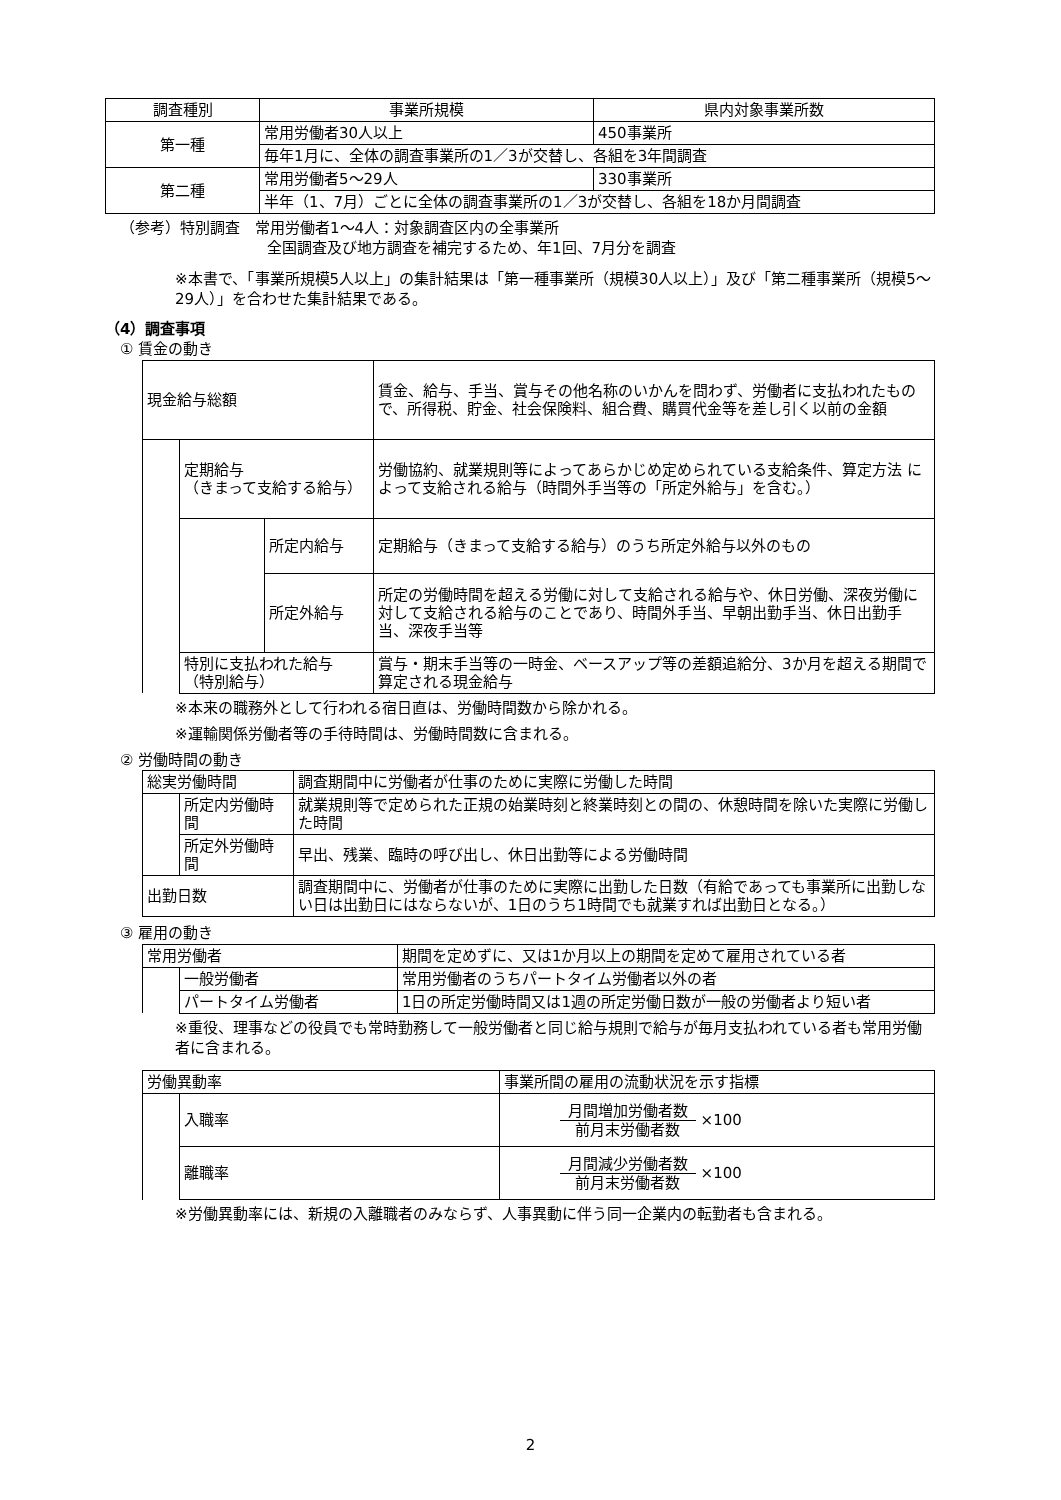| 調査種別 | 事業所規模 | 県内対象事業所数 |
| --- | --- | --- |
| 第一種 | 常用労働者30人以上 | 450事業所 |
| | 毎年1月に、全体の調査事業所の1／3が交替し、各組を3年間調査 | |
| 第二種 | 常用労働者5～29人 | 330事業所 |
| | 半年（1、7月）ごとに全体の調査事業所の1／3が交替し、各組を18か月間調査 | |
（参考）特別調査　常用労働者1～4人：対象調査区内の全事業所
全国調査及び地方調査を補完するため、年1回、7月分を調査
※本書で、「事業所規模5人以上」の集計結果は「第一種事業所（規模30人以上）」及び「第二種事業所（規模5～29人）」を合わせた集計結果である。
（4）調査事項
① 賃金の動き
| 現金給与総額 | | | 賃金、給与、手当、賞与その他名称のいかんを問わず、労働者に支払われたもので、所得税、貯金、社会保険料、組合費、購買代金等を差し引く以前の金額 |
| | 定期給与 （きまって支給する給与） | | 労働協約、就業規則等によってあらかじめ定められている支給条件、算定方法 によって支給される給与（時間外手当等の「所定外給与」を含む。） |
| | | 所定内給与 | 定期給与（きまって支給する給与）のうち所定外給与以外のもの |
| | | 所定外給与 | 所定の労働時間を超える労働に対して支給される給与や、休日労働、深夜労働に対して支給される給与のことであり、時間外手当、早朝出勤手当、休日出勤手当、深夜手当等 |
| | 特別に支払われた給与 （特別給与） | | 賞与・期末手当等の一時金、ベースアップ等の差額追給分、3か月を超える期間で算定される現金給与 |
※本来の職務外として行われる宿日直は、労働時間数から除かれる。
※運輸関係労働者等の手待時間は、労働時間数に含まれる。
② 労働時間の動き
| 総実労働時間 | | 調査期間中に労働者が仕事のために実際に労働した時間 |
| | 所定内労働時間 | 就業規則等で定められた正規の始業時刻と終業時刻との間の、休憩時間を除いた実際に労働した時間 |
| | 所定外労働時間 | 早出、残業、臨時の呼び出し、休日出勤等による労働時間 |
| 出勤日数 | | 調査期間中に、労働者が仕事のために実際に出勤した日数（有給であっても事業所に出勤しない日は出勤日にはならないが、1日のうち1時間でも就業すれば出勤日となる。） |
③ 雇用の動き
| 常用労働者 | | 期間を定めずに、又は1か月以上の期間を定めて雇用されている者 |
| | 一般労働者 | 常用労働者のうちパートタイム労働者以外の者 |
| | パートタイム労働者 | 1日の所定労働時間又は1週の所定労働日数が一般の労働者より短い者 |
※重役、理事などの役員でも常時勤務して一般労働者と同じ給与規則で給与が毎月支払われている者も常用労働者に含まれる。
| 労働異動率 | | 事業所間の雇用の流動状況を示す指標 |
| | 入職率 | 月間増加労働者数 前月末労働者数 ×100 |
| | 離職率 | 月間減少労働者数 前月末労働者数 ×100 |
※労働異動率には、新規の入離職者のみならず、人事異動に伴う同一企業内の転勤者も含まれる。
2